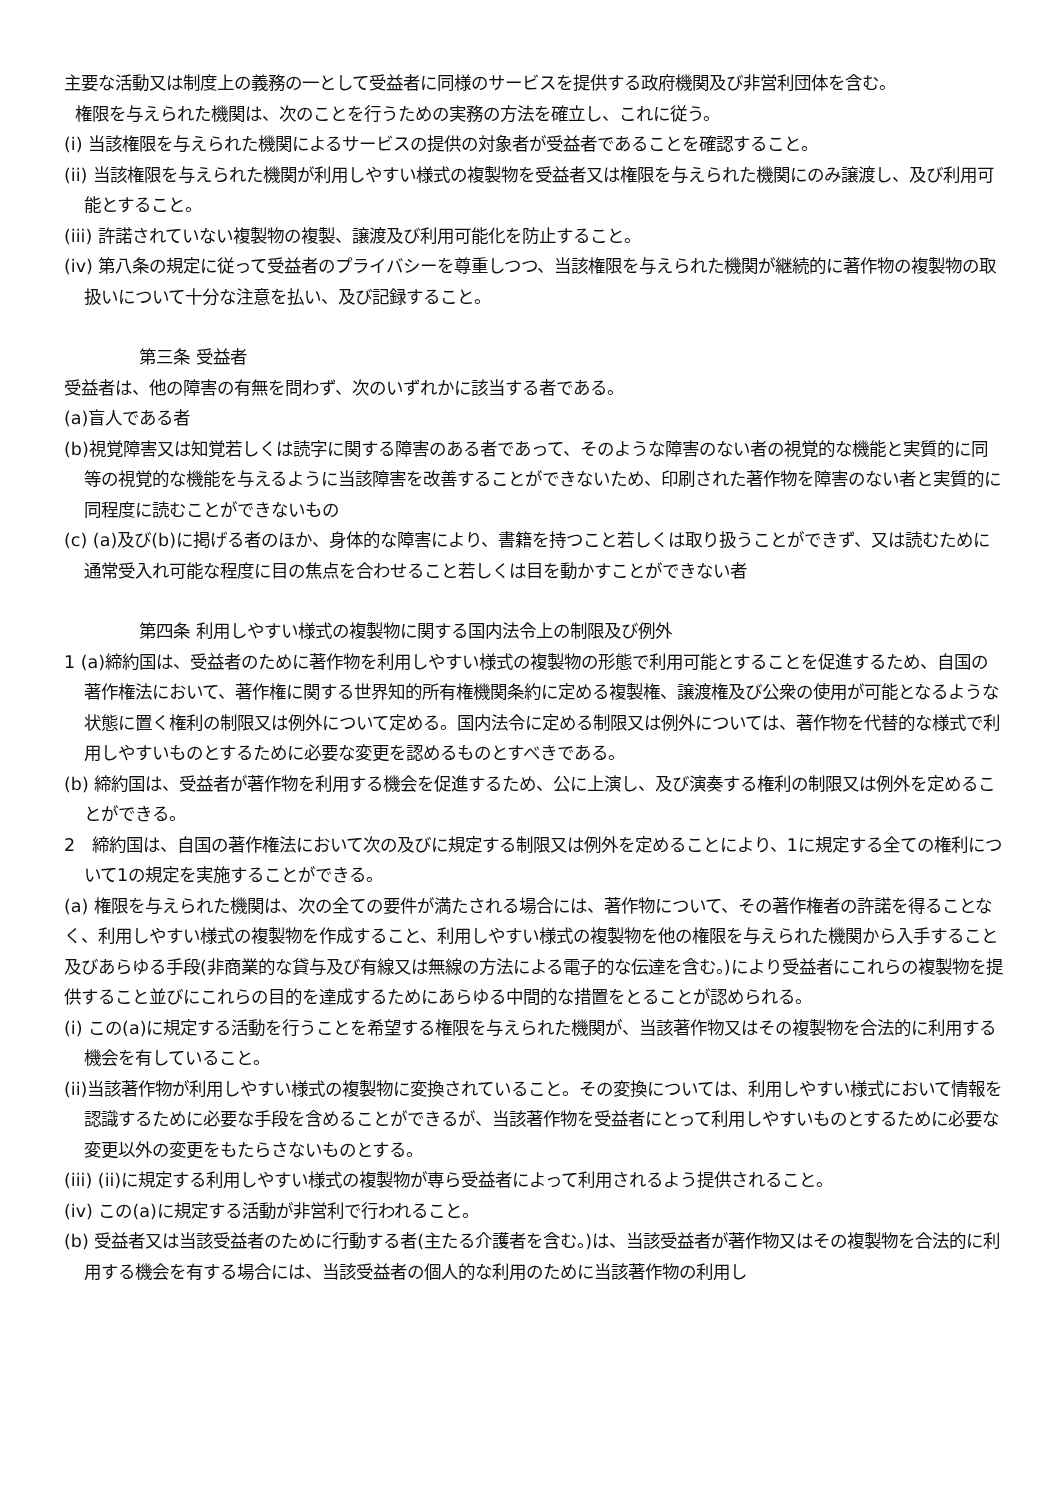主要な活動又は制度上の義務の一として受益者に同様のサービスを提供する政府機関及び非営利団体を含む。
権限を与えられた機関は、次のことを行うための実務の方法を確立し、これに従う。
(i) 当該権限を与えられた機関によるサービスの提供の対象者が受益者であることを確認すること。
(ii) 当該権限を与えられた機関が利用しやすい様式の複製物を受益者又は権限を与えられた機関にのみ譲渡し、及び利用可能とすること。
(iii) 許諾されていない複製物の複製、譲渡及び利用可能化を防止すること。
(iv) 第八条の規定に従って受益者のプライバシーを尊重しつつ、当該権限を与えられた機関が継続的に著作物の複製物の取扱いについて十分な注意を払い、及び記録すること。
第三条 受益者
受益者は、他の障害の有無を問わず、次のいずれかに該当する者である。
(a)盲人である者
(b)視覚障害又は知覚若しくは読字に関する障害のある者であって、そのような障害のない者の視覚的な機能と実質的に同等の視覚的な機能を与えるように当該障害を改善することができないため、印刷された著作物を障害のない者と実質的に同程度に読むことができないもの
(c) (a)及び(b)に掲げる者のほか、身体的な障害により、書籍を持つこと若しくは取り扱うことができず、又は読むために通常受入れ可能な程度に目の焦点を合わせること若しくは目を動かすことができない者
第四条 利用しやすい様式の複製物に関する国内法令上の制限及び例外
1 (a)締約国は、受益者のために著作物を利用しやすい様式の複製物の形態で利用可能とすることを促進するため、自国の著作権法において、著作権に関する世界知的所有権機関条約に定める複製権、譲渡権及び公衆の使用が可能となるような状態に置く権利の制限又は例外について定める。国内法令に定める制限又は例外については、著作物を代替的な様式で利用しやすいものとするために必要な変更を認めるものとすべきである。
(b) 締約国は、受益者が著作物を利用する機会を促進するため、公に上演し、及び演奏する権利の制限又は例外を定めることができる。
2 締約国は、自国の著作権法において次の及びに規定する制限又は例外を定めることにより、1に規定する全ての権利について1の規定を実施することができる。
(a) 権限を与えられた機関は、次の全ての要件が満たされる場合には、著作物について、その著作権者の許諾を得ることなく、利用しやすい様式の複製物を作成すること、利用しやすい様式の複製物を他の権限を与えられた機関から入手すること及びあらゆる手段(非商業的な貸与及び有線又は無線の方法による電子的な伝達を含む。)により受益者にこれらの複製物を提供すること並びにこれらの目的を達成するためにあらゆる中間的な措置をとることが認められる。
(i) この(a)に規定する活動を行うことを希望する権限を与えられた機関が、当該著作物又はその複製物を合法的に利用する機会を有していること。
(ii)当該著作物が利用しやすい様式の複製物に変換されていること。その変換については、利用しやすい様式において情報を認識するために必要な手段を含めることができるが、当該著作物を受益者にとって利用しやすいものとするために必要な変更以外の変更をもたらさないものとする。
(iii) (ii)に規定する利用しやすい様式の複製物が専ら受益者によって利用されるよう提供されること。
(iv) この(a)に規定する活動が非営利で行われること。
(b) 受益者又は当該受益者のために行動する者(主たる介護者を含む。)は、当該受益者が著作物又はその複製物を合法的に利用する機会を有する場合には、当該受益者の個人的な利用のために当該著作物の利用し